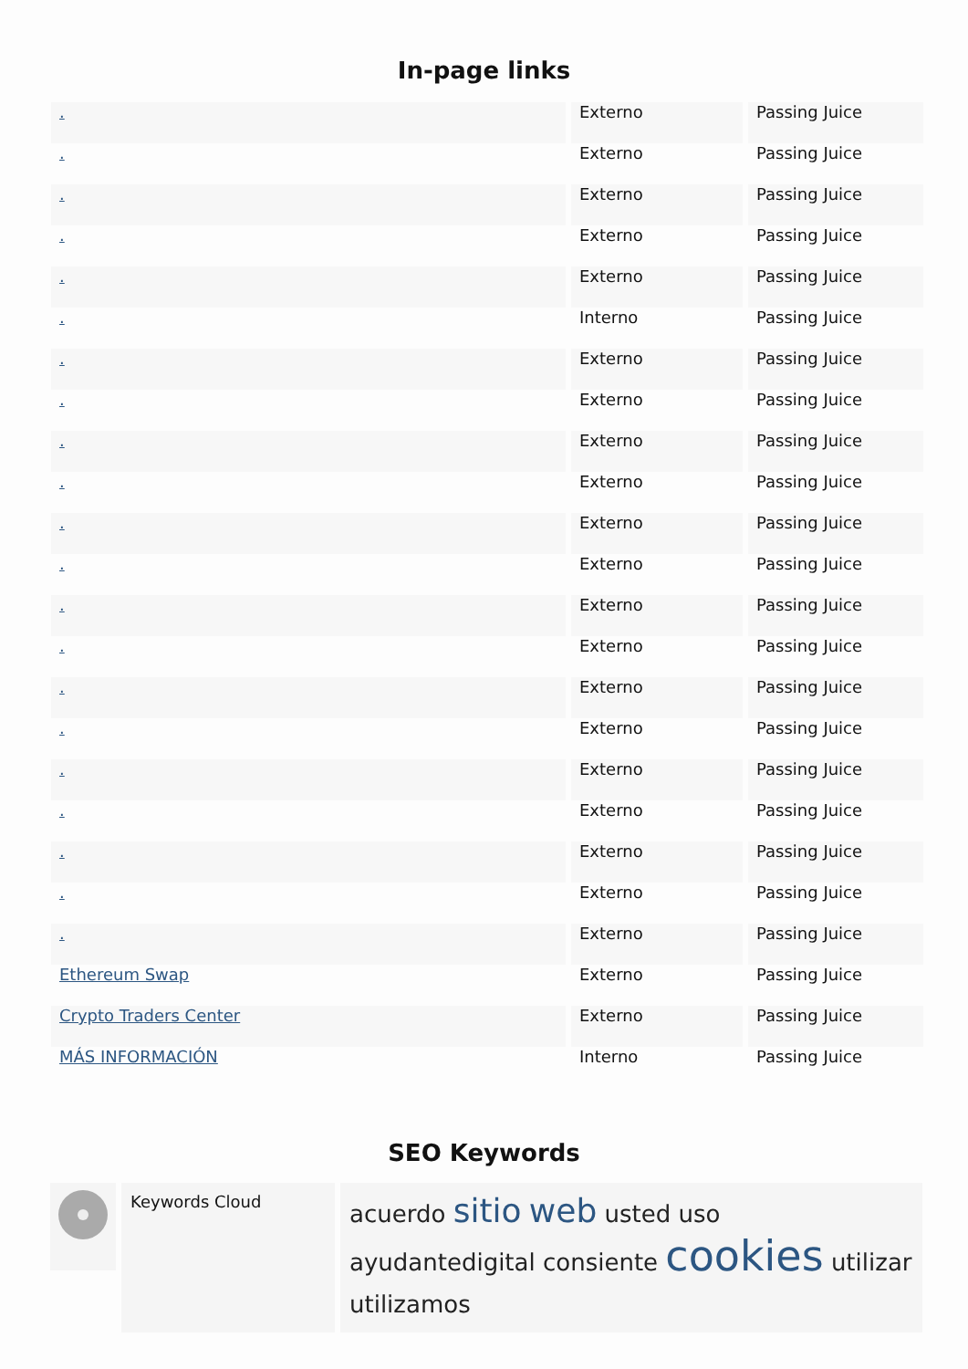In-page links
| . | Externo | Passing Juice |
| . | Externo | Passing Juice |
| . | Externo | Passing Juice |
| . | Externo | Passing Juice |
| . | Externo | Passing Juice |
| . | Interno | Passing Juice |
| . | Externo | Passing Juice |
| . | Externo | Passing Juice |
| . | Externo | Passing Juice |
| . | Externo | Passing Juice |
| . | Externo | Passing Juice |
| . | Externo | Passing Juice |
| . | Externo | Passing Juice |
| . | Externo | Passing Juice |
| . | Externo | Passing Juice |
| . | Externo | Passing Juice |
| . | Externo | Passing Juice |
| . | Externo | Passing Juice |
| . | Externo | Passing Juice |
| . | Externo | Passing Juice |
| . | Externo | Passing Juice |
| Ethereum Swap | Externo | Passing Juice |
| Crypto Traders Center | Externo | Passing Juice |
| MÁS INFORMACIÓN | Interno | Passing Juice |
SEO Keywords
Keywords Cloud
acuerdo sitio web usted uso ayudantedigital consiente cookies utilizar utilizamos